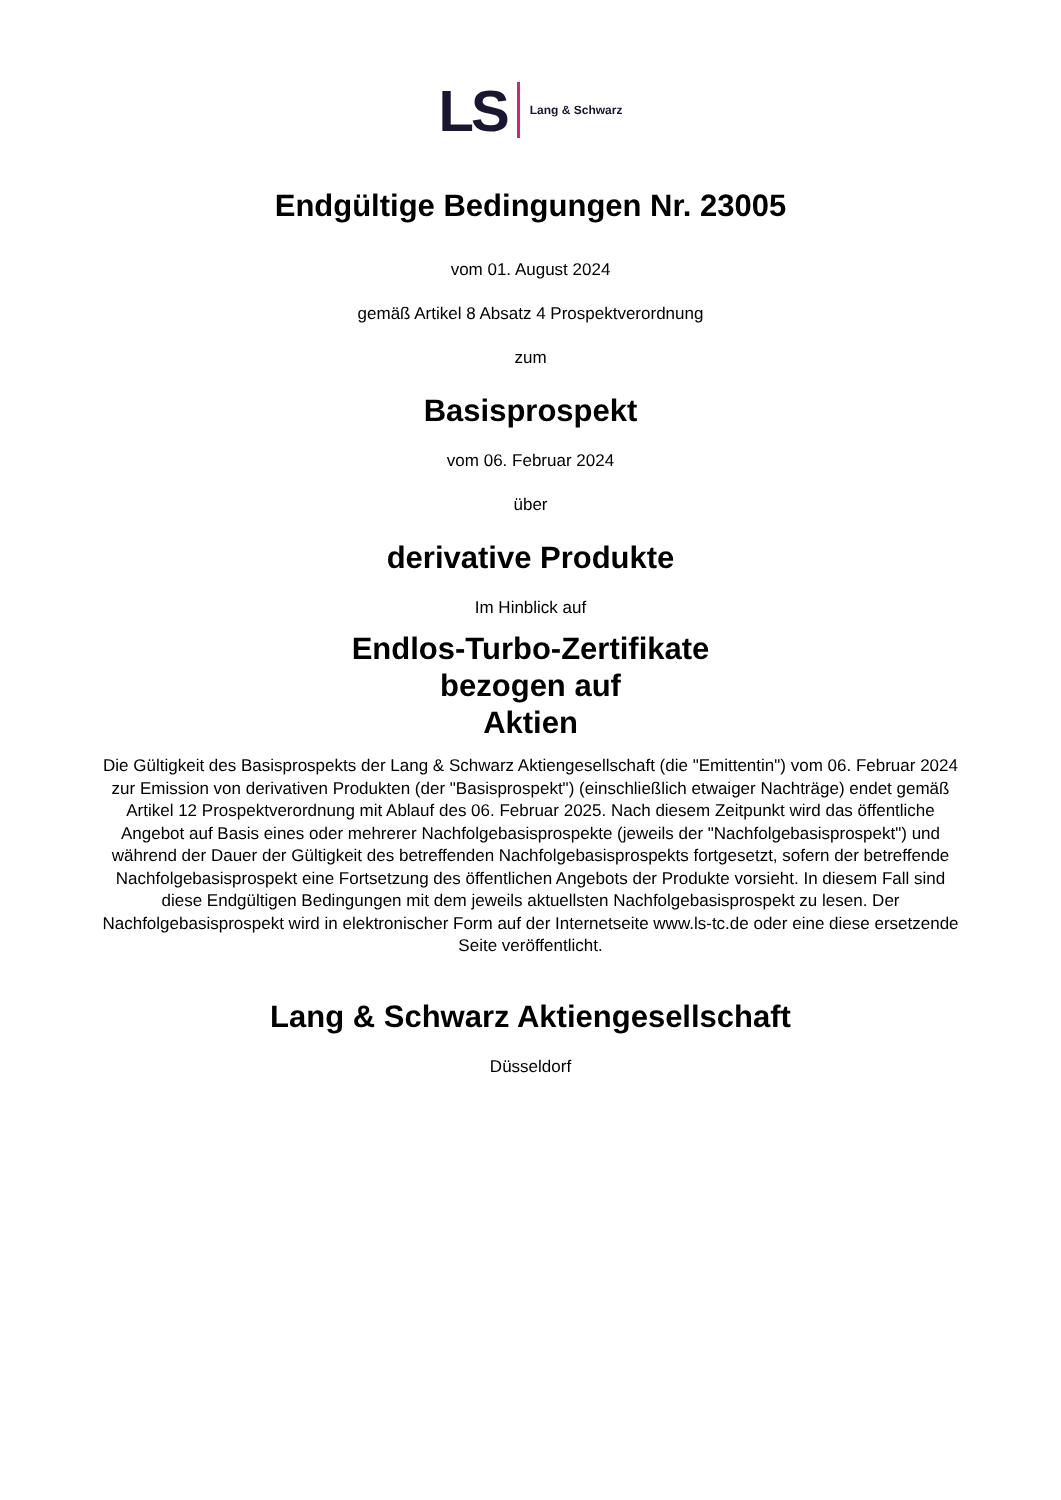LS Lang & Schwarz
Endgültige Bedingungen Nr. 23005
vom 01. August 2024
gemäß Artikel 8 Absatz 4 Prospektverordnung
zum
Basisprospekt
vom 06. Februar 2024
über
derivative Produkte
Im Hinblick auf
Endlos-Turbo-Zertifikate
bezogen auf
Aktien
Die Gültigkeit des Basisprospekts der Lang & Schwarz Aktiengesellschaft (die "Emittentin") vom 06. Februar 2024 zur Emission von derivativen Produkten (der "Basisprospekt") (einschließlich etwaiger Nachträge) endet gemäß Artikel 12 Prospektverordnung mit Ablauf des 06. Februar 2025. Nach diesem Zeitpunkt wird das öffentliche Angebot auf Basis eines oder mehrerer Nachfolgebasisprospekte (jeweils der "Nachfolgebasisprospekt") und während der Dauer der Gültigkeit des betreffenden Nachfolgebasisprospekts fortgesetzt, sofern der betreffende Nachfolgebasisprospekt eine Fortsetzung des öffentlichen Angebots der Produkte vorsieht. In diesem Fall sind diese Endgültigen Bedingungen mit dem jeweils aktuellsten Nachfolgebasisprospekt zu lesen. Der Nachfolgebasisprospekt wird in elektronischer Form auf der Internetseite www.ls-tc.de oder eine diese ersetzende Seite veröffentlicht.
Lang & Schwarz Aktiengesellschaft
Düsseldorf